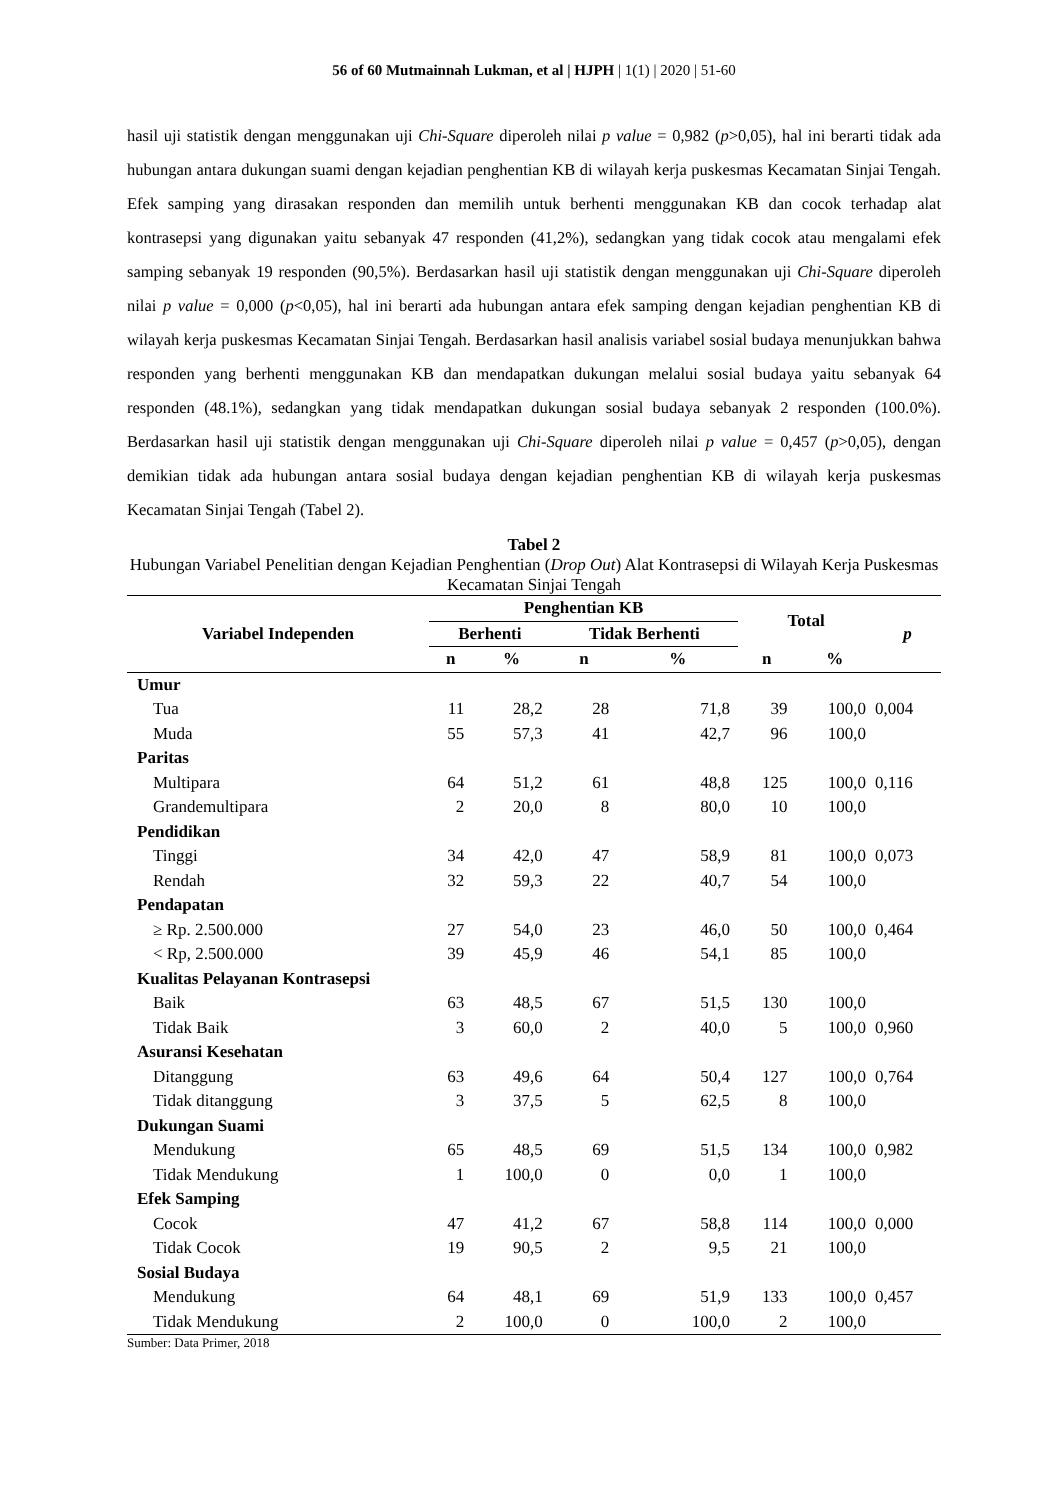56 of 60 Mutmainnah Lukman, et al | HJPH | 1(1) | 2020 | 51-60
hasil uji statistik dengan menggunakan uji Chi-Square diperoleh nilai p value = 0,982 (p>0,05), hal ini berarti tidak ada hubungan antara dukungan suami dengan kejadian penghentian KB di wilayah kerja puskesmas Kecamatan Sinjai Tengah. Efek samping yang dirasakan responden dan memilih untuk berhenti menggunakan KB dan cocok terhadap alat kontrasepsi yang digunakan yaitu sebanyak 47 responden (41,2%), sedangkan yang tidak cocok atau mengalami efek samping sebanyak 19 responden (90,5%). Berdasarkan hasil uji statistik dengan menggunakan uji Chi-Square diperoleh nilai p value = 0,000 (p<0,05), hal ini berarti ada hubungan antara efek samping dengan kejadian penghentian KB di wilayah kerja puskesmas Kecamatan Sinjai Tengah. Berdasarkan hasil analisis variabel sosial budaya menunjukkan bahwa responden yang berhenti menggunakan KB dan mendapatkan dukungan melalui sosial budaya yaitu sebanyak 64 responden (48.1%), sedangkan yang tidak mendapatkan dukungan sosial budaya sebanyak 2 responden (100.0%). Berdasarkan hasil uji statistik dengan menggunakan uji Chi-Square diperoleh nilai p value = 0,457 (p>0,05), dengan demikian tidak ada hubungan antara sosial budaya dengan kejadian penghentian KB di wilayah kerja puskesmas Kecamatan Sinjai Tengah (Tabel 2).
Tabel 2
Hubungan Variabel Penelitian dengan Kejadian Penghentian (Drop Out) Alat Kontrasepsi di Wilayah Kerja Puskesmas Kecamatan Sinjai Tengah
| Variabel Independen | Penghentian KB | | | | Total | | p |
| --- | --- | --- | --- | --- | --- | --- | --- |
| | Berhenti | | Tidak Berhenti | | | | |
| | n | % | n | % | n | % | |
| Umur | | | | | | | |
| Tua | 11 | 28,2 | 28 | 71,8 | 39 | 100,0 | 0,004 |
| Muda | 55 | 57,3 | 41 | 42,7 | 96 | 100,0 | |
| Paritas | | | | | | | |
| Multipara | 64 | 51,2 | 61 | 48,8 | 125 | 100,0 | 0,116 |
| Grandemultipara | 2 | 20,0 | 8 | 80,0 | 10 | 100,0 | |
| Pendidikan | | | | | | | |
| Tinggi | 34 | 42,0 | 47 | 58,9 | 81 | 100,0 | 0,073 |
| Rendah | 32 | 59,3 | 22 | 40,7 | 54 | 100,0 | |
| Pendapatan | | | | | | | |
| ≥ Rp. 2.500.000 | 27 | 54,0 | 23 | 46,0 | 50 | 100,0 | 0,464 |
| < Rp, 2.500.000 | 39 | 45,9 | 46 | 54,1 | 85 | 100,0 | |
| Kualitas Pelayanan Kontrasepsi | | | | | | | |
| Baik | 63 | 48,5 | 67 | 51,5 | 130 | 100,0 | |
| Tidak Baik | 3 | 60,0 | 2 | 40,0 | 5 | 100,0 | 0,960 |
| Asuransi Kesehatan | | | | | | | |
| Ditanggung | 63 | 49,6 | 64 | 50,4 | 127 | 100,0 | 0,764 |
| Tidak ditanggung | 3 | 37,5 | 5 | 62,5 | 8 | 100,0 | |
| Dukungan Suami | | | | | | | |
| Mendukung | 65 | 48,5 | 69 | 51,5 | 134 | 100,0 | 0,982 |
| Tidak Mendukung | 1 | 100,0 | 0 | 0,0 | 1 | 100,0 | |
| Efek Samping | | | | | | | |
| Cocok | 47 | 41,2 | 67 | 58,8 | 114 | 100,0 | 0,000 |
| Tidak Cocok | 19 | 90,5 | 2 | 9,5 | 21 | 100,0 | |
| Sosial Budaya | | | | | | | |
| Mendukung | 64 | 48,1 | 69 | 51,9 | 133 | 100,0 | 0,457 |
| Tidak Mendukung | 2 | 100,0 | 0 | 100,0 | 2 | 100,0 | |
Sumber: Data Primer, 2018